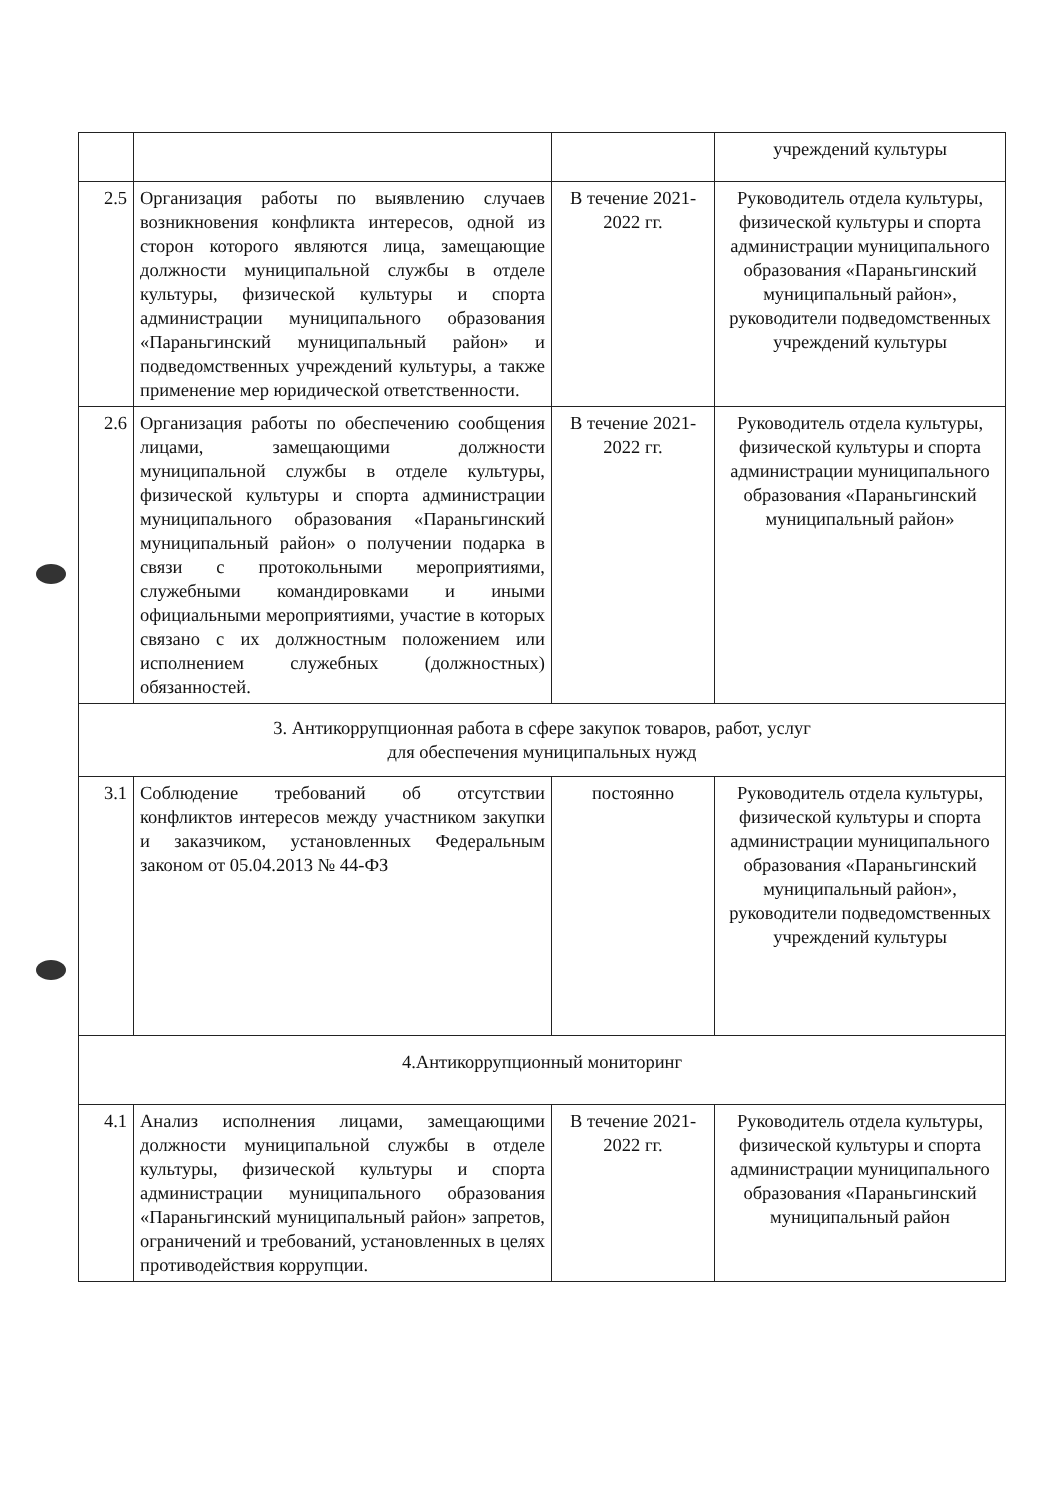| | | | учреждений культуры |
| 2.5 | Организация работы по выявлению случаев возникновения конфликта интересов, одной из сторон которого являются лица, замещающие должности муниципальной службы в отделе культуры, физической культуры и спорта администрации муниципального образования «Параньгинский муниципальный район» и подведомственных учреждений культуры, а также применение мер юридической ответственности. | В течение 2021-2022 гг. | Руководитель отдела культуры, физической культуры и спорта администрации муниципального образования «Параньгинский муниципальный район», руководители подведомственных учреждений культуры |
| 2.6 | Организация работы по обеспечению сообщения лицами, замещающими должности муниципальной службы в отделе культуры, физической культуры и спорта администрации муниципального образования «Параньгинский муниципальный район» о получении подарка в связи с протокольными мероприятиями, служебными командировками и иными официальными мероприятиями, участие в которых связано с их должностным положением или исполнением служебных (должностных) обязанностей. | В течение 2021-2022 гг. | Руководитель отдела культуры, физической культуры и спорта администрации муниципального образования «Параньгинский муниципальный район» |
| 3. Антикоррупционная работа в сфере закупок товаров, работ, услуг для обеспечения муниципальных нужд | | | |
| 3.1 | Соблюдение требований об отсутствии конфликтов интересов между участником закупки и заказчиком, установленных Федеральным законом от 05.04.2013 № 44-ФЗ | постоянно | Руководитель отдела культуры, физической культуры и спорта администрации муниципального образования «Параньгинский муниципальный район», руководители подведомственных учреждений культуры |
| 4.Антикоррупционный мониторинг | | | |
| 4.1 | Анализ исполнения лицами, замещающими должности муниципальной службы в отделе культуры, физической культуры и спорта администрации муниципального образования «Параньгинский муниципальный район» запретов, ограничений и требований, установленных в целях противодействия коррупции. | В течение 2021-2022 гг. | Руководитель отдела культуры, физической культуры и спорта администрации муниципального образования «Параньгинский муниципальный район |